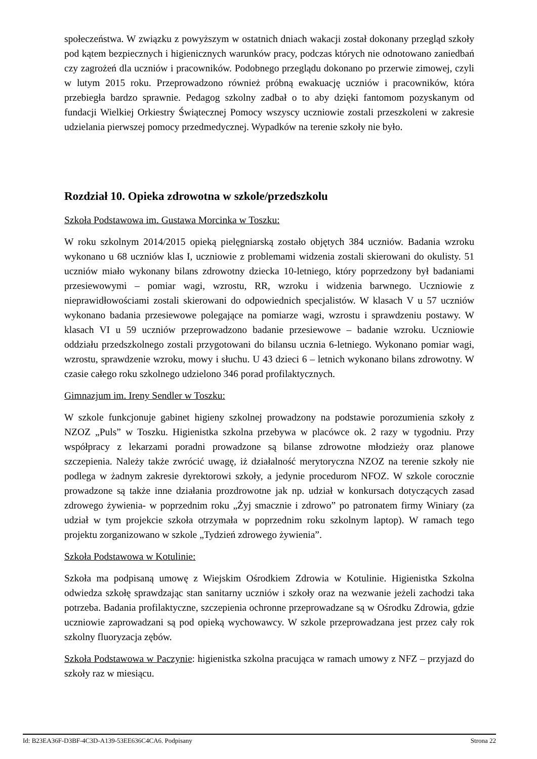społeczeństwa. W związku z powyższym w ostatnich dniach wakacji został dokonany przegląd szkoły pod kątem bezpiecznych i higienicznych warunków pracy, podczas których nie odnotowano zaniedbań czy zagrożeń dla uczniów i pracowników. Podobnego przeglądu dokonano po przerwie zimowej, czyli w lutym 2015 roku. Przeprowadzono również próbną ewakuację uczniów i pracowników, która przebiegła bardzo sprawnie. Pedagog szkolny zadbał o to aby dzięki fantomom pozyskanym od fundacji Wielkiej Orkiestry Świątecznej Pomocy wszyscy uczniowie zostali przeszkoleni w zakresie udzielania pierwszej pomocy przedmedycznej. Wypadków na terenie szkoły nie było.
Rozdział 10. Opieka zdrowotna w szkole/przedszkolu
Szkoła Podstawowa im. Gustawa Morcinka w Toszku:
W roku szkolnym 2014/2015 opieką pielęgniarską zostało objętych 384 uczniów. Badania wzroku wykonano u 68 uczniów klas I, uczniowie z problemami widzenia zostali skierowani do okulisty. 51 uczniów miało wykonany bilans zdrowotny dziecka 10-letniego, który poprzedzony był badaniami przesiewowymi – pomiar wagi, wzrostu, RR, wzroku i widzenia barwnego. Uczniowie z nieprawidłowościami zostali skierowani do odpowiednich specjalistów. W klasach V u 57 uczniów wykonano badania przesiewowe polegające na pomiarze wagi, wzrostu i sprawdzeniu postawy. W klasach VI u 59 uczniów przeprowadzono badanie przesiewowe – badanie wzroku. Uczniowie oddziału przedszkolnego zostali przygotowani do bilansu ucznia 6-letniego. Wykonano pomiar wagi, wzrostu, sprawdzenie wzroku, mowy i słuchu. U 43 dzieci 6 – letnich wykonano bilans zdrowotny. W czasie całego roku szkolnego udzielono 346 porad profilaktycznych.
Gimnazjum im. Ireny Sendler w Toszku:
W szkole funkcjonuje gabinet higieny szkolnej prowadzony na podstawie porozumienia szkoły z NZOZ „Puls” w Toszku. Higienistka szkolna przebywa w placówce ok. 2 razy w tygodniu. Przy współpracy z lekarzami poradni prowadzone są bilanse zdrowotne młodzieży oraz planowe szczepienia. Należy także zwrócić uwagę, iż działalność merytoryczna NZOZ na terenie szkoły nie podlega w żadnym zakresie dyrektorowi szkoły, a jedynie procedurom NFOZ. W szkole corocznie prowadzone są także inne działania prozdrowotne jak np. udział w konkursach dotyczących zasad zdrowego żywienia- w poprzednim roku „Żyj smacznie i zdrowo” po patronatem firmy Winiary (za udział w tym projekcie szkoła otrzymała w poprzednim roku szkolnym laptop). W ramach tego projektu zorganizowano w szkole „Tydzień zdrowego żywienia”.
Szkoła Podstawowa w Kotulinie:
Szkoła ma podpisaną umowę z Wiejskim Ośrodkiem Zdrowia w Kotulinie. Higienistka Szkolna odwiedza szkołę sprawdzając stan sanitarny uczniów i szkoły oraz na wezwanie jeżeli zachodzi taka potrzeba. Badania profilaktyczne, szczepienia ochronne przeprowadzane są w Ośrodku Zdrowia, gdzie uczniowie zaprowadzani są pod opieką wychowawcy. W szkole przeprowadzana jest przez cały rok szkolny fluoryzacja zębów.
Szkoła Podstawowa w Paczynie: higienistka szkolna pracująca w ramach umowy z NFZ – przyjazd do szkoły raz w miesiącu.
Id: B23EA36F-D3BF-4C3D-A139-53EE636C4CA6. Podpisany Strona 22